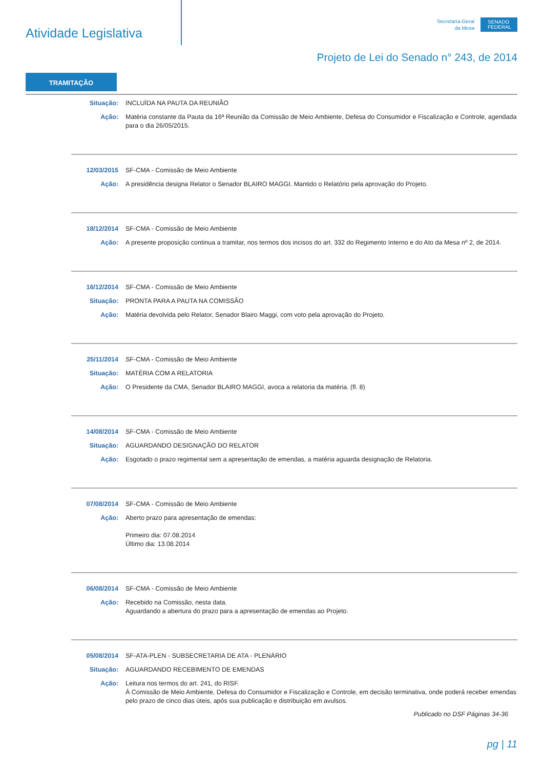Atividade Legislativa
Secretaria-Geral
da Mesa
SENADO
FEDERAL
Projeto de Lei do Senado n° 243, de 2014
TRAMITAÇÃO
Situação: INCLUÍDA NA PAUTA DA REUNIÃO
Ação: Matéria constante da Pauta da 16ª Reunião da Comissão de Meio Ambiente, Defesa do Consumidor e Fiscalização e Controle, agendada para o dia 26/05/2015.
12/03/2015 SF-CMA - Comissão de Meio Ambiente
Ação: A presidência designa Relator o Senador BLAIRO MAGGI. Mantido o Relatório pela aprovação do Projeto.
18/12/2014 SF-CMA - Comissão de Meio Ambiente
Ação: A presente proposição continua a tramitar, nos termos dos incisos do art. 332 do Regimento Interno e do Ato da Mesa nº 2, de 2014.
16/12/2014 SF-CMA - Comissão de Meio Ambiente
Situação: PRONTA PARA A PAUTA NA COMISSÃO
Ação: Matéria devolvida pelo Relator, Senador Blairo Maggi, com voto pela aprovação do Projeto.
25/11/2014 SF-CMA - Comissão de Meio Ambiente
Situação: MATÉRIA COM A RELATORIA
Ação: O Presidente da CMA, Senador BLAIRO MAGGI, avoca a relatoria da matéria. (fl. 8)
14/08/2014 SF-CMA - Comissão de Meio Ambiente
Situação: AGUARDANDO DESIGNAÇÃO DO RELATOR
Ação: Esgotado o prazo regimental sem a apresentação de emendas, a matéria aguarda designação de Relatoria.
07/08/2014 SF-CMA - Comissão de Meio Ambiente
Ação: Aberto prazo para apresentação de emendas:
Primeiro dia: 07.08.2014
Último dia: 13.08.2014
06/08/2014 SF-CMA - Comissão de Meio Ambiente
Ação: Recebido na Comissão, nesta data.
Aguardando a abertura do prazo para a apresentação de emendas ao Projeto.
05/08/2014 SF-ATA-PLEN - SUBSECRETARIA DE ATA - PLENÁRIO
Situação: AGUARDANDO RECEBIMENTO DE EMENDAS
Ação: Leitura nos termos do art. 241, do RISF.
À Comissão de Meio Ambiente, Defesa do Consumidor e Fiscalização e Controle, em decisão terminativa, onde poderá receber emendas pelo prazo de cinco dias úteis, após sua publicação e distribuição em avulsos.
Publicado no DSF Páginas 34-36
pg | 11